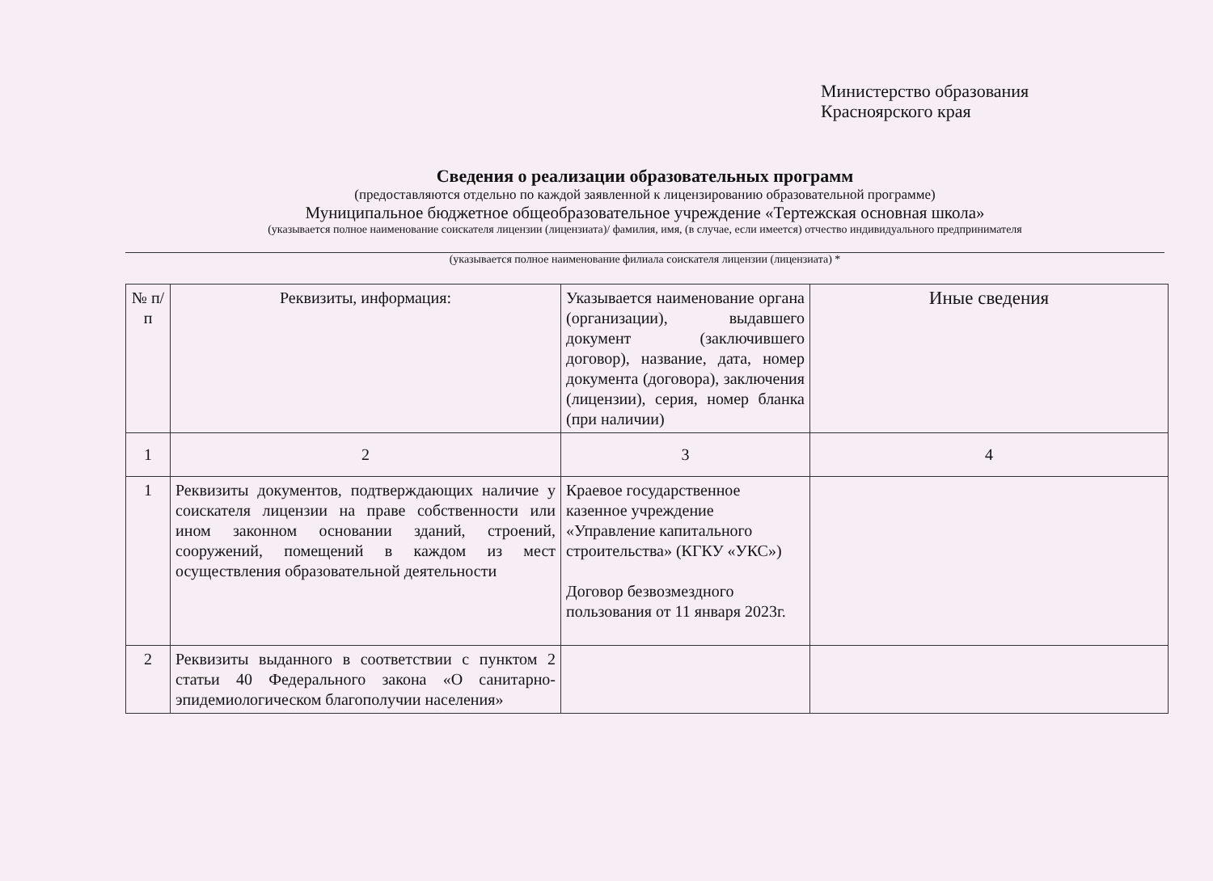Министерство образования
Красноярского края
Сведения о реализации образовательных программ
(предоставляются отдельно по каждой заявленной к лицензированию образовательной программе)
Муниципальное бюджетное общеобразовательное учреждение «Тертежская основная школа»
(указывается полное наименование соискателя лицензии (лицензиата)/ фамилия, имя, (в случае, если имеется) отчество индивидуального предпринимателя
(указывается полное наименование филиала соискателя лицензии (лицензиата) *
| № п/п | Реквизиты, информация: | Указывается наименование органа (организации), выдавшего документ (заключившего договор), название, дата, номер документа (договора), заключения (лицензии), серия, номер бланка (при наличии) | Иные сведения |
| 1 | 2 | 3 | 4 |
| 1 | Реквизиты документов, подтверждающих наличие у соискателя лицензии на праве собственности или ином законном основании зданий, строений, сооружений, помещений в каждом из мест осуществления образовательной деятельности | Краевое государственное казенное учреждение «Управление капитального строительства» (КГКУ «УКС») Договор безвозмездного пользования от 11 января 2023г. | |
| 2 | Реквизиты выданного в соответствии с пунктом 2 статьи 40 Федерального закона «О санитарно-эпидемиологическом благополучии населения» | | |